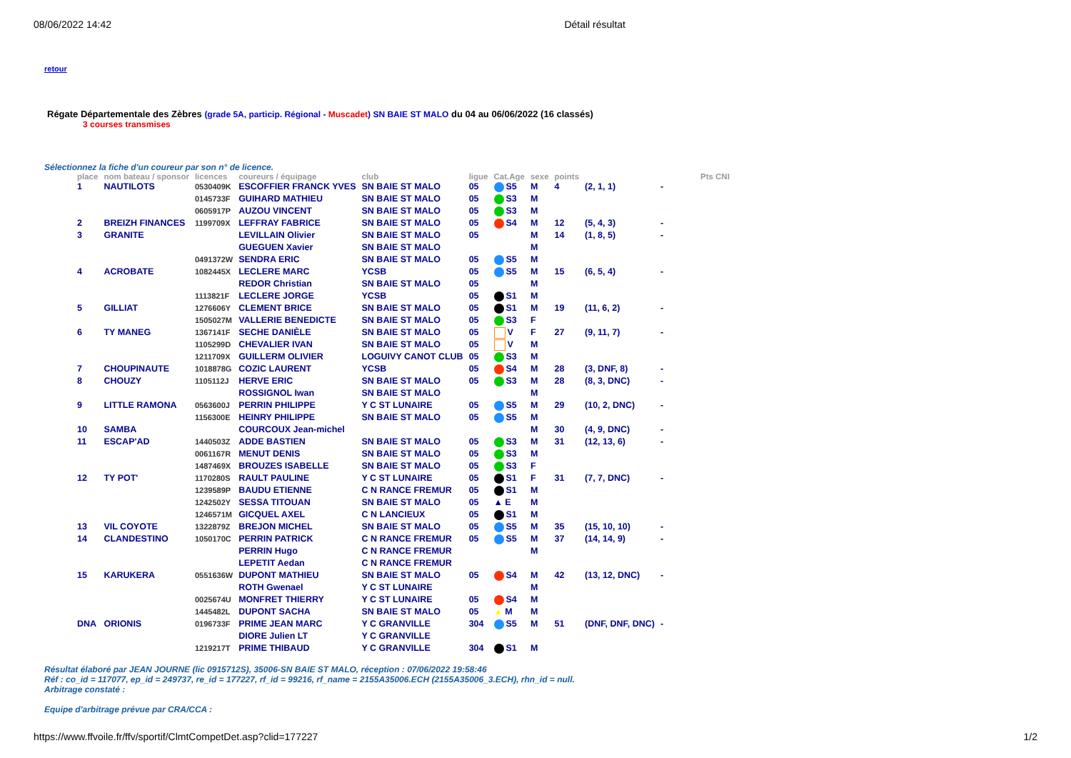08/06/2022 14:42 Détail résultat
retour
Régate Départementale des Zèbres (grade 5A, particip. Régional - Muscadet) SN BAIE ST MALO du 04 au 06/06/2022 (16 classés)
3 courses transmises
Sélectionnez la fiche d'un coureur par son n° de licence.
| place | nom bateau / sponsor | licences | coureurs / équipage | club | ligue | Cat.Age | sexe | points | | Pts CNI |
| --- | --- | --- | --- | --- | --- | --- | --- | --- | --- | --- |
| 1 | NAUTILOTS | 0530409K | ESCOFFIER FRANCK YVES | SN BAIE ST MALO | 05 | S5 | M | 4 | (2, 1, 1) | - |
| | | 0145733F | GUIHARD MATHIEU | SN BAIE ST MALO | 05 | S3 | M | | | |
| | | 0605917P | AUZOU VINCENT | SN BAIE ST MALO | 05 | S3 | M | | | |
| 2 | BREIZH FINANCES | 1199709X | LEFFRAY FABRICE | SN BAIE ST MALO | 05 | S4 | M | 12 | (5, 4, 3) | - |
| 3 | GRANITE | | LEVILLAIN Olivier GUEGUEN Xavier | SN BAIE ST MALO SN BAIE ST MALO | 05 | | M M | 14 | (1, 8, 5) | - |
| | | 0491372W | SENDRA ERIC | SN BAIE ST MALO | 05 | S5 | M | | | |
| 4 | ACROBATE | 1082445X | LECLERE MARC | YCSB | 05 | S5 | M | 15 | (6, 5, 4) | - |
| | | | REDOR Christian | SN BAIE ST MALO | 05 | | M | | | |
| | | 1113821F | LECLERE JORGE | YCSB | 05 | S1 | M | | | |
| 5 | GILLIAT | 1276606Y | CLEMENT BRICE | SN BAIE ST MALO | 05 | S1 | M | 19 | (11, 6, 2) | - |
| | | 1505027M | VALLERIE BENEDICTE | SN BAIE ST MALO | 05 | S3 | F | | | |
| 6 | TY MANEG | 1367141F | SECHE DANIÈLE | SN BAIE ST MALO | 05 | V | F | 27 | (9, 11, 7) | - |
| | | 1105299D | CHEVALIER IVAN | SN BAIE ST MALO | 05 | V | M | | | |
| | | 1211709X | GUILLERM OLIVIER | LOGUIVY CANOT CLUB | 05 | S3 | M | | | |
| 7 | CHOUPINAUTE | 1018878G | COZIC LAURENT | YCSB | 05 | S4 | M | 28 | (3, DNF, 8) | - |
| 8 | CHOUZY | 1105112J | HERVE ERIC | SN BAIE ST MALO | 05 | S3 | M | 28 | (8, 3, DNC) | - |
| | | | ROSSIGNOL Iwan | SN BAIE ST MALO | | | M | | | |
| 9 | LITTLE RAMONA | 0563600J | PERRIN PHILIPPE | Y C ST LUNAIRE | 05 | S5 | M | 29 | (10, 2, DNC) | - |
| | | 1156300E | HEINRY PHILIPPE | SN BAIE ST MALO | 05 | S5 | M | | | |
| 10 | SAMBA | | COURCOUX Jean-michel | | | | M | 30 | (4, 9, DNC) | - |
| 11 | ESCAP'AD | 1440503Z | ADDE BASTIEN | SN BAIE ST MALO | 05 | S3 | M | 31 | (12, 13, 6) | - |
| | | 0061167R | MENUT DENIS | SN BAIE ST MALO | 05 | S3 | M | | | |
| | | 1487469X | BROUZES ISABELLE | SN BAIE ST MALO | 05 | S3 | F | | | |
| 12 | TY POT' | 1170280S | RAULT PAULINE | Y C ST LUNAIRE | 05 | S1 | F | 31 | (7, 7, DNC) | - |
| | | 1239589P | BAUDU ETIENNE | C N RANCE FREMUR | 05 | S1 | M | | | |
| | | 1242502Y | SESSA TITOUAN | SN BAIE ST MALO | 05 | ▲ E | M | | | |
| | | 1246571M | GICQUEL AXEL | C N LANCIEUX | 05 | S1 | M | | | |
| 13 | VIL COYOTE | 1322879Z | BREJON MICHEL | SN BAIE ST MALO | 05 | S5 | M | 35 | (15, 10, 10) | - |
| 14 | CLANDESTINO | 1050170C | PERRIN PATRICK | C N RANCE FREMUR | 05 | S5 | M | 37 | (14, 14, 9) | - |
| | | | PERRIN Hugo LEPETIT Aedan | C N RANCE FREMUR C N RANCE FREMUR | | | M | | | |
| 15 | KARUKERA | 0551636W | DUPONT MATHIEU | SN BAIE ST MALO | 05 | S4 | M | 42 | (13, 12, DNC) | - |
| | | | ROTH Gwenael | Y C ST LUNAIRE | | | M | | | |
| | | 0025674U | MONFRET THIERRY | Y C ST LUNAIRE | 05 | S4 | M | | | |
| | | 1445482L | DUPONT SACHA | SN BAIE ST MALO | 05 | ▲ M | M | | | |
| DNA | ORIONIS | 0196733F | PRIME JEAN MARC | Y C GRANVILLE | 304 | S5 | M | 51 | (DNF, DNF, DNC) | - |
| | | 1219217T | DIORE Julien LT PRIME THIBAUD | Y C GRANVILLE Y C GRANVILLE | 304 | S1 | M | | | |
Résultat élaboré par JEAN JOURNE (lic 0915712S), 35006-SN BAIE ST MALO, réception : 07/06/2022 19:58:46
Réf : co_id = 117077, ep_id = 249737, re_id = 177227, rf_id = 99216, rf_name = 2155A35006.ECH (2155A35006_3.ECH), rhn_id = null.
Arbitrage constaté :
Equipe d'arbitrage prévue par CRA/CCA :
https://www.ffvoile.fr/ffv/sportif/ClmtCompetDet.asp?clid=177227 1/2